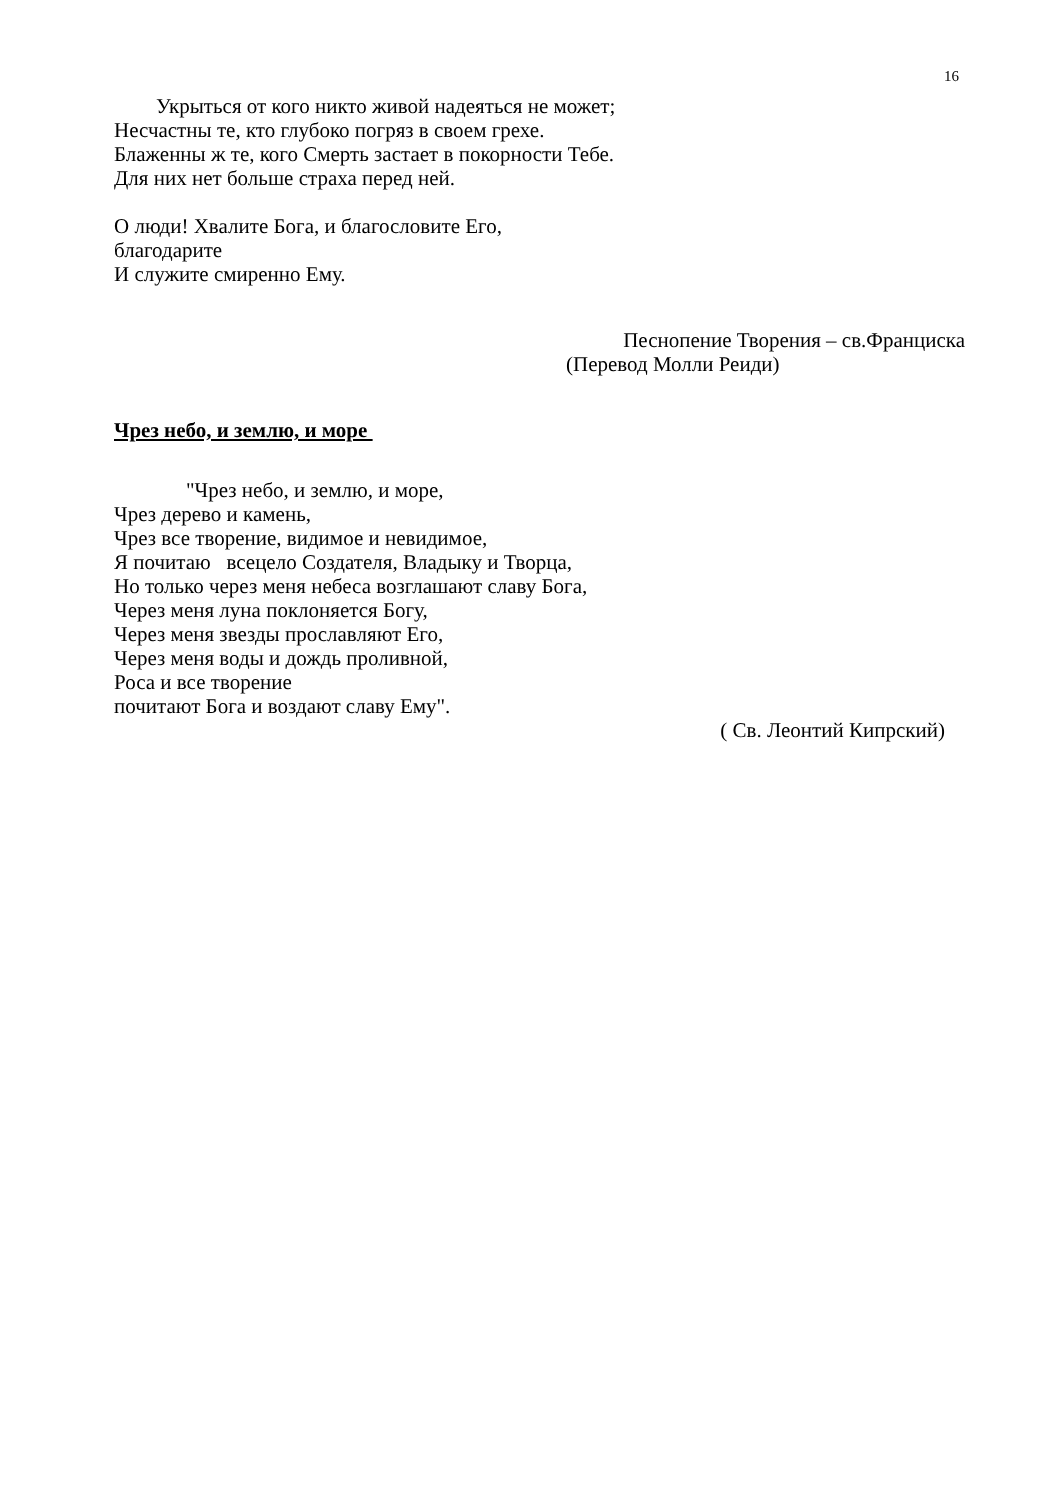16
Укрыться от кого никто живой надеяться не может;
Несчастны те, кто глубоко погряз в своем грехе.
Блаженны ж те, кого Смерть застает в покорности Тебе.
Для них нет больше страха перед ней.
О люди! Хвалите Бога, и благословите Его,
благодарите
И служите смиренно Ему.
Песнопение Творения – св.Франциска
(Перевод Молли Реиди)
Чрез небо, и землю, и море
"Чрез небо, и землю, и море,
Чрез дерево и камень,
Чрез все творение, видимое и невидимое,
Я почитаю всецело Создателя, Владыку и Творца,
Но только через меня небеса возглашают славу Бога,
Через меня луна поклоняется Богу,
Через меня звезды прославляют Его,
Через меня воды и дождь проливной,
Роса и все творение
почитают Бога и воздают славу Ему".
( Св. Леонтий Кипрский)